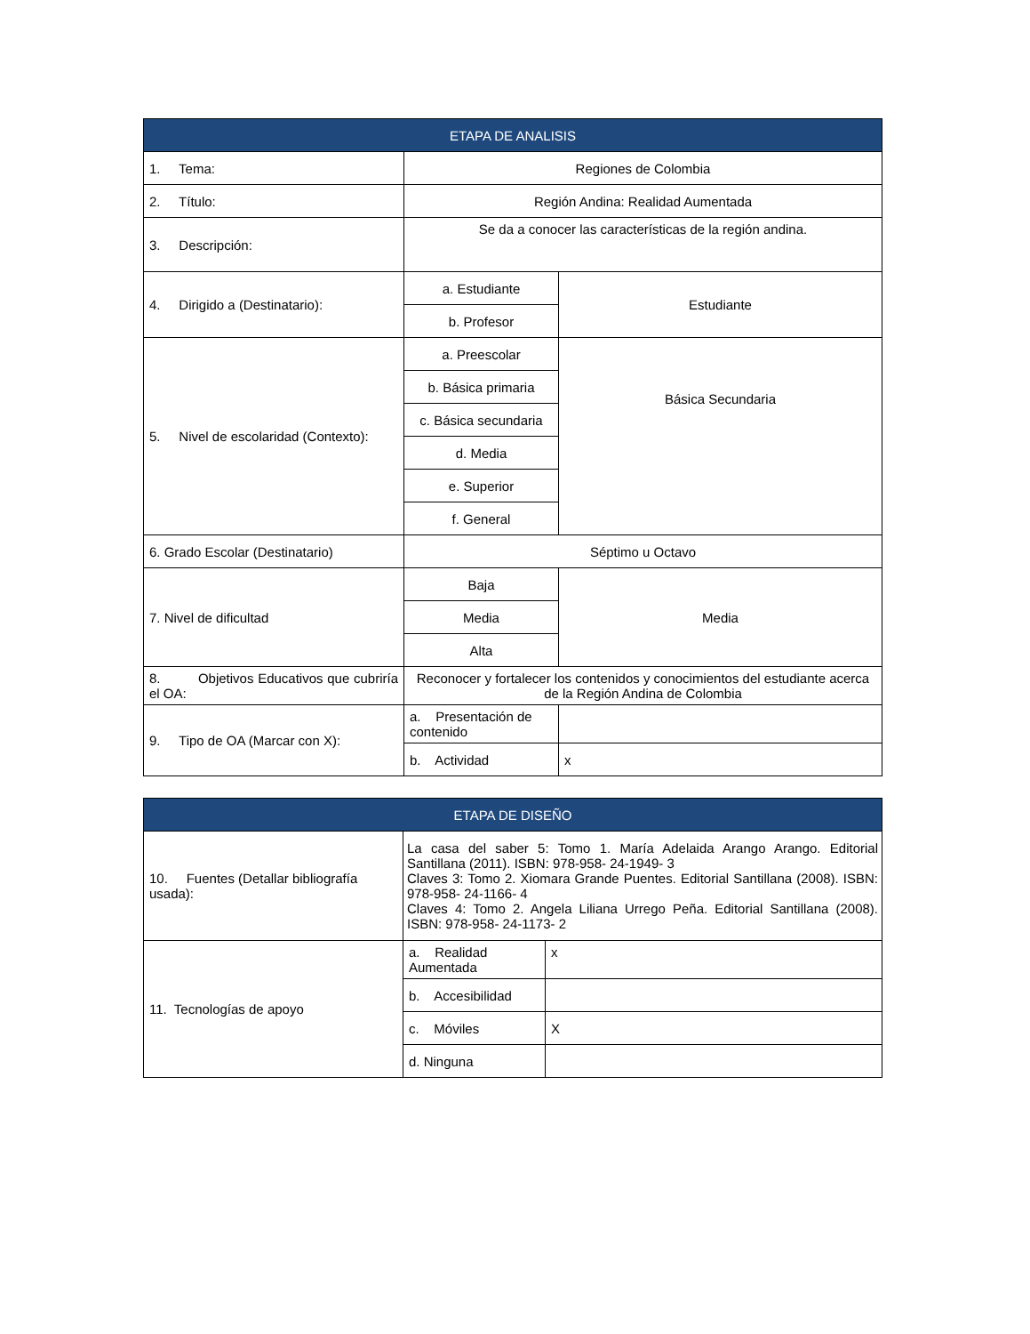| ETAPA DE ANALISIS | | |
| --- | --- | --- |
| 1. Tema: | Regiones de Colombia | |
| 2. Título: | Región Andina: Realidad Aumentada | |
| 3. Descripción: | Se da a conocer las características de la región andina. | |
| 4. Dirigido a (Destinatario): | a. Estudiante | Estudiante |
| | b. Profesor | |
| 5. Nivel de escolaridad (Contexto): | a. Preescolar | Básica Secundaria |
| | b. Básica primaria | |
| | c. Básica secundaria | |
| | d. Media | |
| | e. Superior | |
| | f. General | |
| 6. Grado Escolar (Destinatario) | Séptimo u Octavo | |
| 7. Nivel de dificultad | Baja | Media |
| | Media | |
| | Alta | |
| 8. Objetivos Educativos que cubriría el OA: | Reconocer y fortalecer los contenidos y conocimientos del estudiante acerca de la Región Andina de Colombia | |
| 9. Tipo de OA (Marcar con X): | a. Presentación de contenido | |
| | b. Actividad | x |
| ETAPA DE DISEÑO | | |
| --- | --- | --- |
| 10. Fuentes (Detallar bibliografía usada): | La casa del saber 5: Tomo 1. María Adelaida Arango Arango. Editorial Santillana (2011). ISBN: 978-958- 24-1949- 3 Claves 3: Tomo 2. Xiomara Grande Puentes. Editorial Santillana (2008). ISBN: 978-958- 24-1166- 4 Claves 4: Tomo 2. Angela Liliana Urrego Peña. Editorial Santillana (2008). ISBN: 978-958- 24-1173- 2 | |
| 11. Tecnologías de apoyo | a. Realidad Aumentada | x |
| | b. Accesibilidad | |
| | c. Móviles | X |
| | d. Ninguna | |